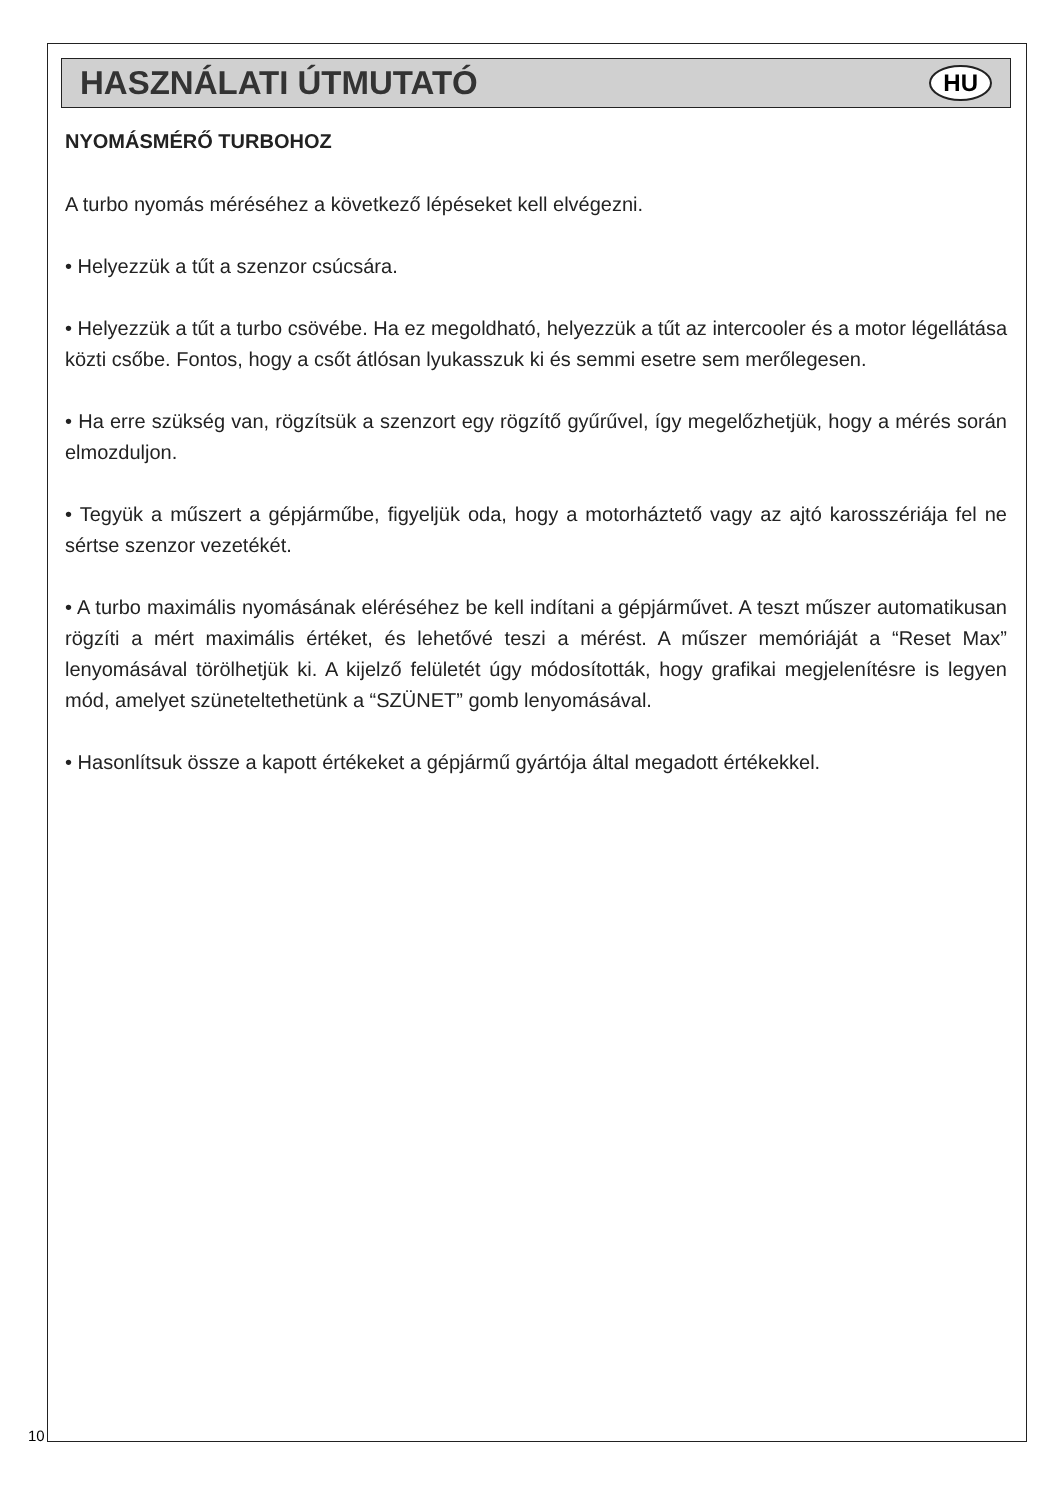HASZNÁLATI ÚTMUTATÓ
HU
NYOMÁSMÉRŐ TURBOHOZ
A turbo nyomás méréséhez a következő lépéseket kell elvégezni.
• Helyezzük a tűt a szenzor csúcsára.
• Helyezzük a tűt a turbo csövébe. Ha ez megoldható, helyezzük a tűt az intercooler és a motor légellátása közti csőbe. Fontos, hogy a csőt átlósan lyukasszuk ki és semmi esetre sem merőlegesen.
• Ha erre szükség van, rögzítsük a szenzort egy rögzítő gyűrűvel, így megelőzhetjük, hogy a mérés során elmozduljon.
• Tegyük a műszert a gépjárműbe, figyeljük oda, hogy a motorháztető vagy az ajtó karosszériája fel ne sértse szenzor vezetékét.
• A turbo maximális nyomásának eléréséhez be kell indítani a gépjárművet. A teszt műszer automatikusan rögzíti a mért maximális értéket, és lehetővé teszi a mérést. A műszer memóriáját a “Reset Max” lenyomásával törölhetjük ki. A kijelző felületét úgy módosították, hogy grafikai megjelenítésre is legyen mód, amelyet szüneteltethetünk a “SZÜNET” gomb lenyomásával.
• Hasonlítsuk össze a kapott értékeket a gépjármű gyártója által megadott értékekkel.
10